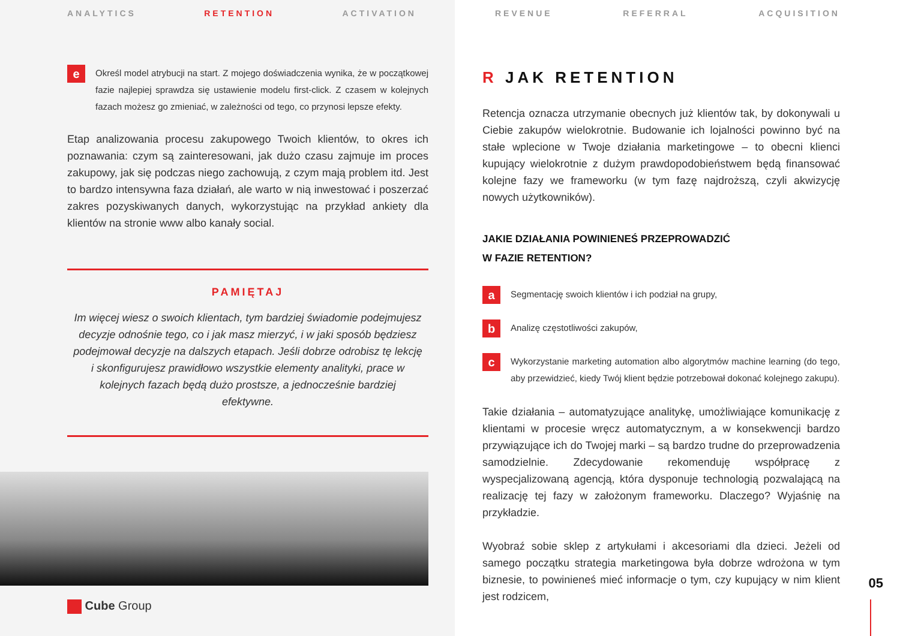ANALYTICS RETENTION ACTIVATION
e
Określ model atrybucji na start. Z mojego doświadczenia wynika, że w początkowej fazie najlepiej sprawdza się ustawienie modelu first-click. Z czasem w kolejnych fazach możesz go zmieniać, w zależności od tego, co przynosi lepsze efekty.
Etap analizowania procesu zakupowego Twoich klientów, to okres ich poznawania: czym są zainteresowani, jak dużo czasu zajmuje im proces zakupowy, jak się podczas niego zachowują, z czym mają problem itd. Jest to bardzo intensywna faza działań, ale warto w nią inwestować i poszerzać zakres pozyskiwanych danych, wykorzystując na przykład ankiety dla klientów na stronie www albo kanały social.
PAMIĘTAJ
Im więcej wiesz o swoich klientach, tym bardziej świadomie podejmujesz decyzje odnośnie tego, co i jak masz mierzyć, i w jaki sposób będziesz podejmował decyzje na dalszych etapach. Jeśli dobrze odrobisz tę lekcję i skonfigurujesz prawidłowo wszystkie elementy analityki, prace w kolejnych fazach będą dużo prostsze, a jednocześnie bardziej efektywne.
Cube Group
REVENUE REFERRAL ACQUISITION
R JAK RETENTION
Retencja oznacza utrzymanie obecnych już klientów tak, by dokonywali u Ciebie zakupów wielokrotnie. Budowanie ich lojalności powinno być na stałe wplecione w Twoje działania marketingowe – to obecni klienci kupujący wielokrotnie z dużym prawdopodobieństwem będą finansować kolejne fazy we frameworku (w tym fazę najdroższą, czyli akwizycję nowych użytkowników).
JAKIE DZIAŁANIA POWINIENEŚ PRZEPROWADZIĆ
W FAZIE RETENTION?
a
Segmentację swoich klientów i ich podział na grupy,
b
Analizę częstotliwości zakupów,
c
Wykorzystanie marketing automation albo algorytmów machine learning (do tego, aby przewidzieć, kiedy Twój klient będzie potrzebował dokonać kolejnego zakupu).
Takie działania – automatyzujące analitykę, umożliwiające komunikację z klientami w procesie wręcz automatycznym, a w konsekwencji bardzo przywiązujące ich do Twojej marki – są bardzo trudne do przeprowadzenia samodzielnie. Zdecydowanie rekomenduję współpracę z wyspecjalizowaną agencją, która dysponuje technologią pozwalającą na realizację tej fazy w założonym frameworku. Dlaczego? Wyjaśnię na przykładzie.
Wyobraź sobie sklep z artykułami i akcesoriami dla dzieci. Jeżeli od samego początku strategia marketingowa była dobrze wdrożona w tym biznesie, to powinieneś mieć informacje o tym, czy kupujący w nim klient jest rodzicem,
05